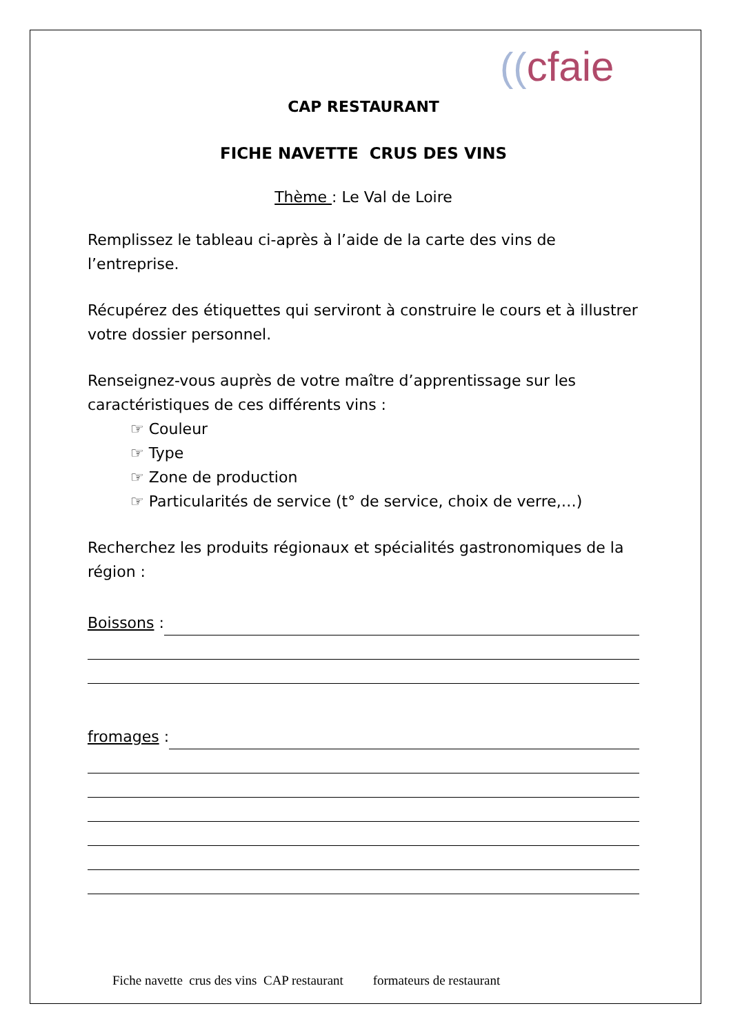((cfaie
CAP RESTAURANT
FICHE NAVETTE CRUS DES VINS
Thème : Le Val de Loire
Remplissez le tableau ci-après à l’aide de la carte des vins de l’entreprise.
Récupérez des étiquettes qui serviront à construire le cours et à illustrer votre dossier personnel.
Renseignez-vous auprès de votre maître d’apprentissage sur les caractéristiques de ces différents vins :
☞ Couleur
☞ Type
☞ Zone de production
☞ Particularités de service (t° de service, choix de verre,…)
Recherchez les produits régionaux et spécialités gastronomiques de la région :
Boissons :
fromages :
Fiche navette crus des vins CAP restaurant formateurs de restaurant